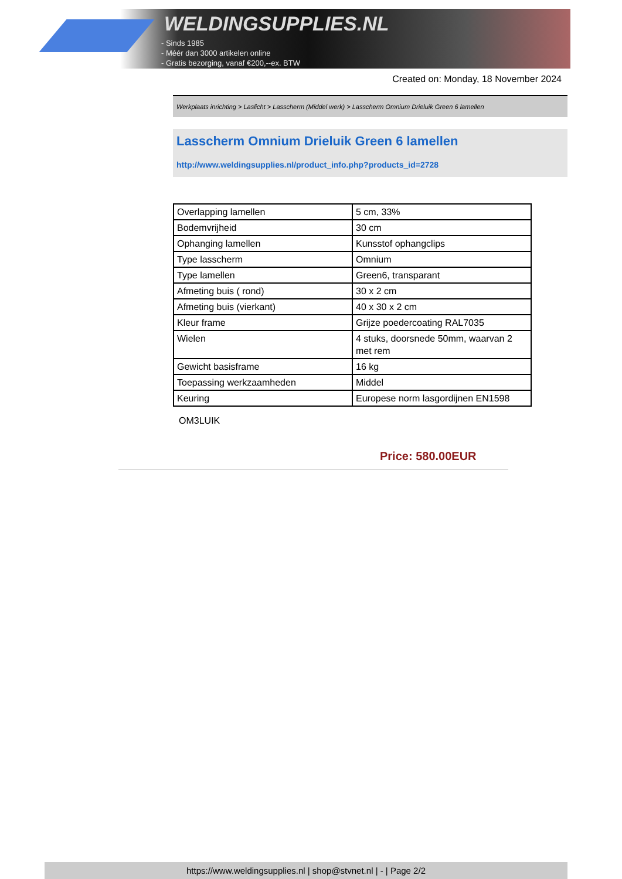WELDINGSUPPLIES.NL
- Sinds 1985
- Méér dan 3000 artikelen online
- Gratis bezorging, vanaf €200,--ex. BTW
Created on: Monday, 18 November 2024
Werkplaats inrichting > Laslicht > Lasscherm (Middel werk) > Lasscherm Omnium Drieluik Green 6 lamellen
Lasscherm Omnium Drieluik Green 6 lamellen
http://www.weldingsupplies.nl/product_info.php?products_id=2728
| Overlapping lamellen | 5 cm, 33% |
| Bodemvrijheid | 30 cm |
| Ophanging lamellen | Kunsstof ophangclips |
| Type lasscherm | Omnium |
| Type lamellen | Green6, transparant |
| Afmeting buis ( rond) | 30 x 2 cm |
| Afmeting buis (vierkant) | 40 x 30 x 2 cm |
| Kleur frame | Grijze poedercoating RAL7035 |
| Wielen | 4 stuks, doorsnede 50mm, waarvan 2 met rem |
| Gewicht basisframe | 16 kg |
| Toepassing werkzaamheden | Middel |
| Keuring | Europese norm lasgordijnen EN1598 |
OM3LUIK
Price: 580.00EUR
https://www.weldingsupplies.nl | shop@stvnet.nl | - | Page 2/2